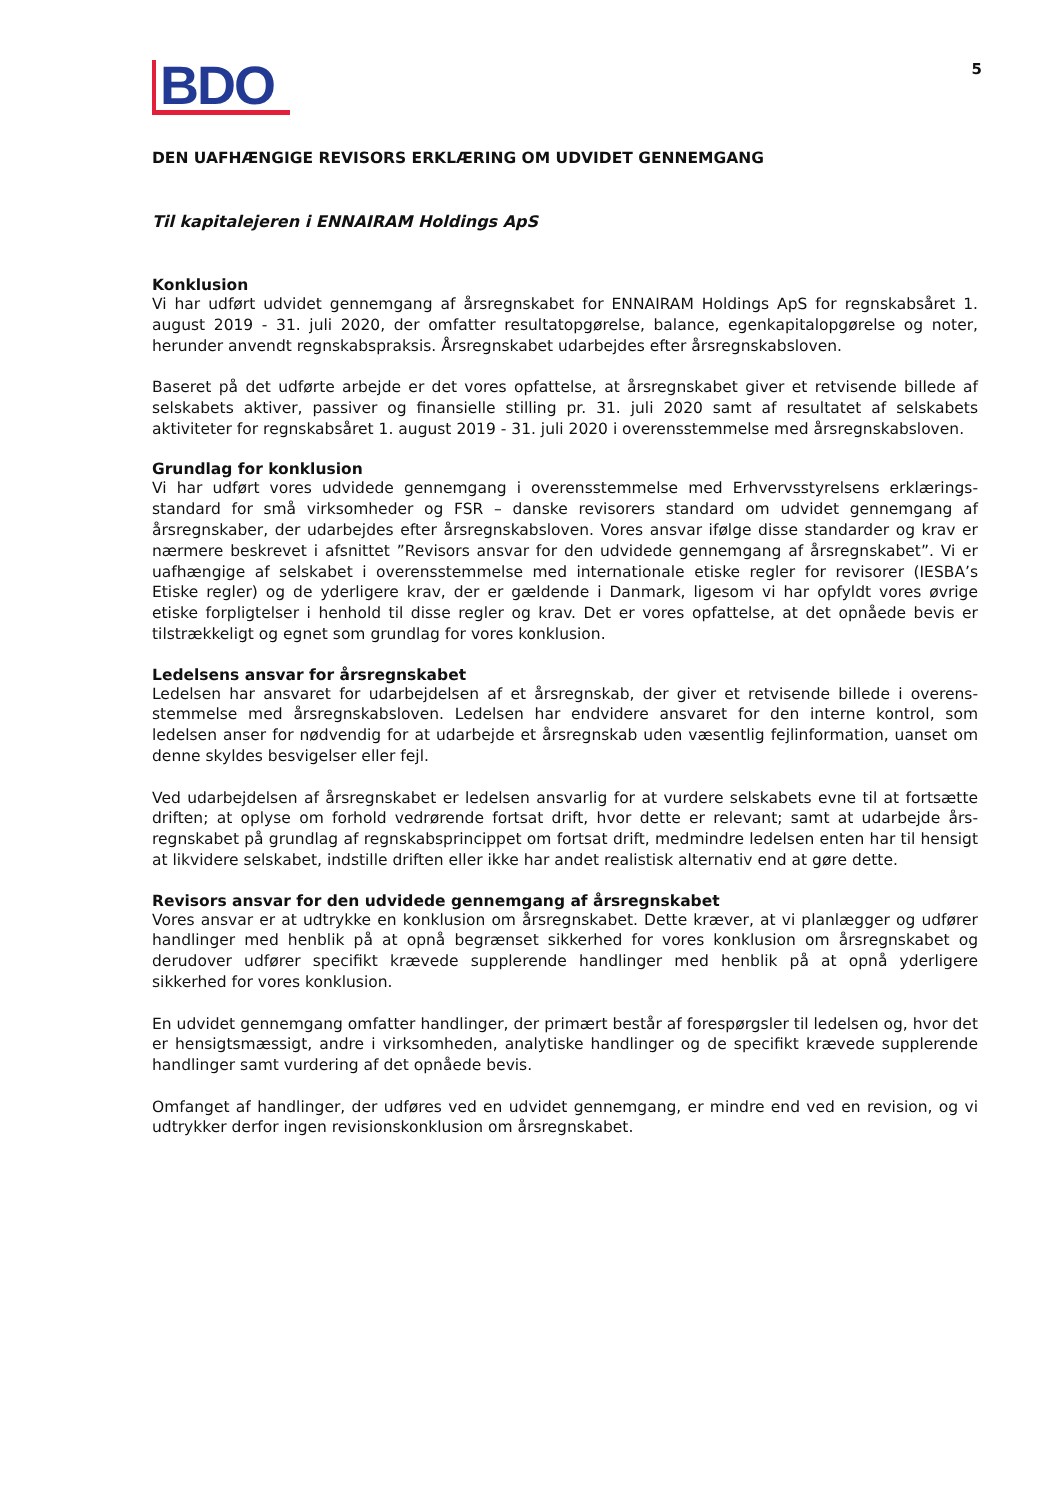BDO
5
DEN UAFHÆNGIGE REVISORS ERKLÆRING OM UDVIDET GENNEMGANG
Til kapitalejeren i ENNAIRAM Holdings ApS
Konklusion
Vi har udført udvidet gennemgang af årsregnskabet for ENNAIRAM Holdings ApS for regnskabsåret 1. august 2019 - 31. juli 2020, der omfatter resultatopgørelse, balance, egenkapitalopgørelse og noter, herunder anvendt regnskabspraksis. Årsregnskabet udarbejdes efter årsregnskabsloven.
Baseret på det udførte arbejde er det vores opfattelse, at årsregnskabet giver et retvisende billede af selskabets aktiver, passiver og finansielle stilling pr. 31. juli 2020 samt af resultatet af selskabets aktiviteter for regnskabsåret 1. august 2019 - 31. juli 2020 i overensstemmelse med årsregnskabsloven.
Grundlag for konklusion
Vi har udført vores udvidede gennemgang i overensstemmelse med Erhvervsstyrelsens erklærings-standard for små virksomheder og FSR – danske revisorers standard om udvidet gennemgang af årsregnskaber, der udarbejdes efter årsregnskabsloven. Vores ansvar ifølge disse standarder og krav er nærmere beskrevet i afsnittet ”Revisors ansvar for den udvidede gennemgang af årsregnskabet”. Vi er uafhængige af selskabet i overensstemmelse med internationale etiske regler for revisorer (IESBA’s Etiske regler) og de yderligere krav, der er gældende i Danmark, ligesom vi har opfyldt vores øvrige etiske forpligtelser i henhold til disse regler og krav. Det er vores opfattelse, at det opnåede bevis er tilstrækkeligt og egnet som grundlag for vores konklusion.
Ledelsens ansvar for årsregnskabet
Ledelsen har ansvaret for udarbejdelsen af et årsregnskab, der giver et retvisende billede i overens-stemmelse med årsregnskabsloven. Ledelsen har endvidere ansvaret for den interne kontrol, som ledelsen anser for nødvendig for at udarbejde et årsregnskab uden væsentlig fejlinformation, uanset om denne skyldes besvigelser eller fejl.
Ved udarbejdelsen af årsregnskabet er ledelsen ansvarlig for at vurdere selskabets evne til at fortsætte driften; at oplyse om forhold vedrørende fortsat drift, hvor dette er relevant; samt at udarbejde års-regnskabet på grundlag af regnskabsprincippet om fortsat drift, medmindre ledelsen enten har til hensigt at likvidere selskabet, indstille driften eller ikke har andet realistisk alternativ end at gøre dette.
Revisors ansvar for den udvidede gennemgang af årsregnskabet
Vores ansvar er at udtrykke en konklusion om årsregnskabet. Dette kræver, at vi planlægger og udfører handlinger med henblik på at opnå begrænset sikkerhed for vores konklusion om årsregnskabet og derudover udfører specifikt krævede supplerende handlinger med henblik på at opnå yderligere sikkerhed for vores konklusion.
En udvidet gennemgang omfatter handlinger, der primært består af forespørgsler til ledelsen og, hvor det er hensigtsmæssigt, andre i virksomheden, analytiske handlinger og de specifikt krævede supplerende handlinger samt vurdering af det opnåede bevis.
Omfanget af handlinger, der udføres ved en udvidet gennemgang, er mindre end ved en revision, og vi udtrykker derfor ingen revisionskonklusion om årsregnskabet.